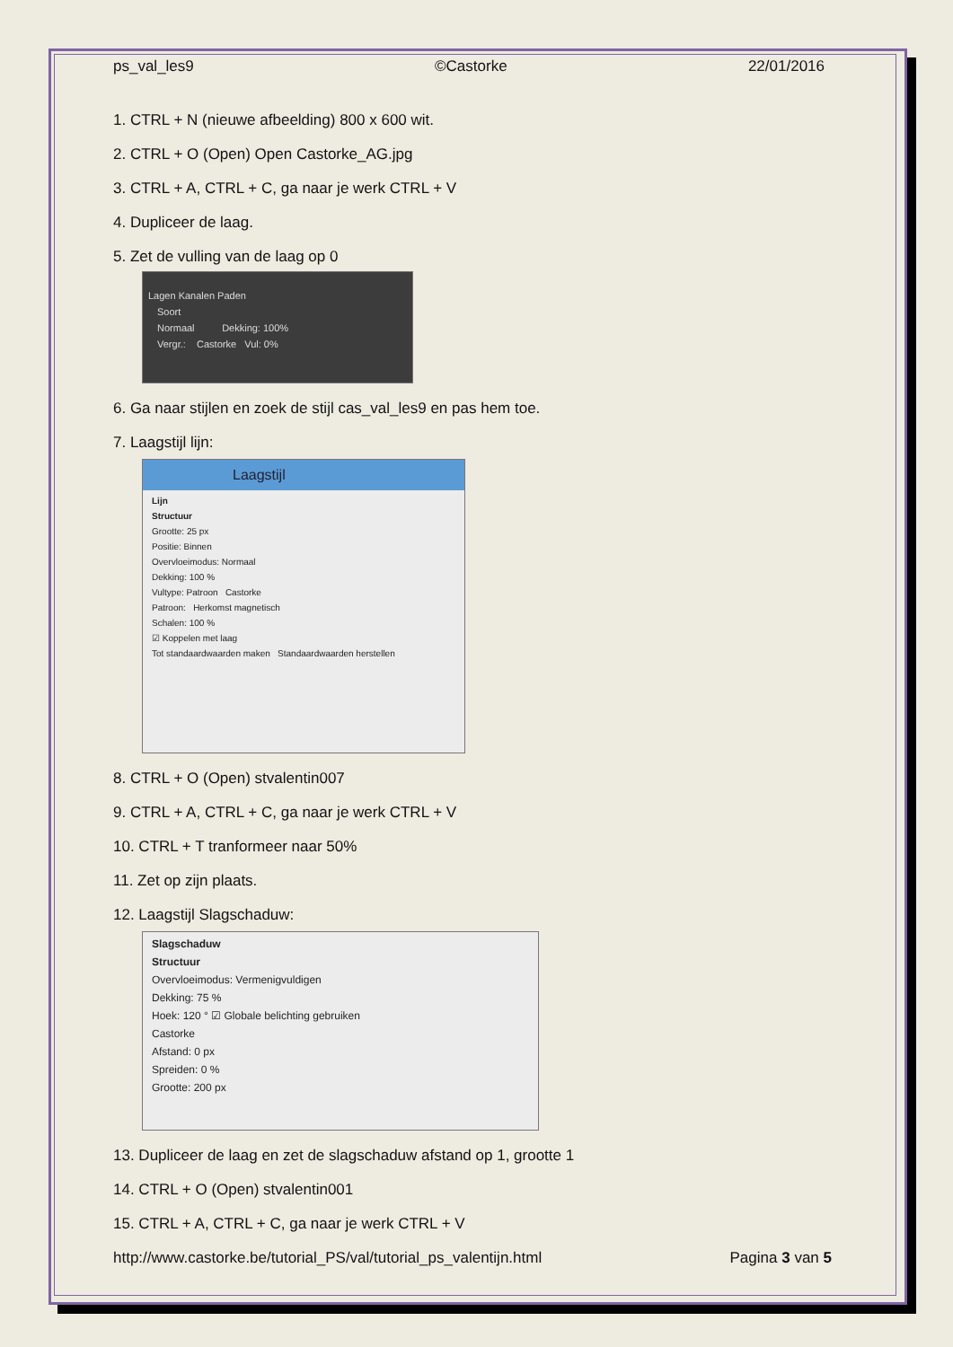ps_val_les9 ©Castorke 22/01/2016
1. CTRL + N (nieuwe afbeelding) 800 x 600 wit.
2. CTRL + O (Open) Open Castorke_AG.jpg
3. CTRL + A, CTRL + C, ga naar je werk CTRL + V
4. Dupliceer de laag.
5. Zet de vulling van de laag op 0
Lagen Kanalen Paden
Soort
Normaal Dekking: 100%
Vergr.: Castorke Vul: 0%
6. Ga naar stijlen en zoek de stijl cas_val_les9 en pas hem toe.
7. Laagstijl lijn:
Laagstijl
Lijn
Structuur
Grootte: 25 px
Positie: Binnen
Overvloeimodus: Normaal
Dekking: 100 %
Vultype: Patroon Castorke
Patroon: Herkomst magnetisch
Schalen: 100 %
☑ Koppelen met laag
Tot standaardwaarden maken Standaardwaarden herstellen
8. CTRL + O (Open) stvalentin007
9. CTRL + A, CTRL + C, ga naar je werk CTRL + V
10. CTRL + T tranformeer naar 50%
11. Zet op zijn plaats.
12. Laagstijl Slagschaduw:
Slagschaduw
Structuur
Overvloeimodus: Vermenigvuldigen
Dekking: 75 %
Hoek: 120 ° ☑ Globale belichting gebruiken
Castorke
Afstand: 0 px
Spreiden: 0 %
Grootte: 200 px
13. Dupliceer de laag en zet de slagschaduw afstand op 1, grootte 1
14. CTRL + O (Open) stvalentin001
15. CTRL + A, CTRL + C, ga naar je werk CTRL + V
http://www.castorke.be/tutorial_PS/val/tutorial_ps_valentijn.html Pagina 3 van 5